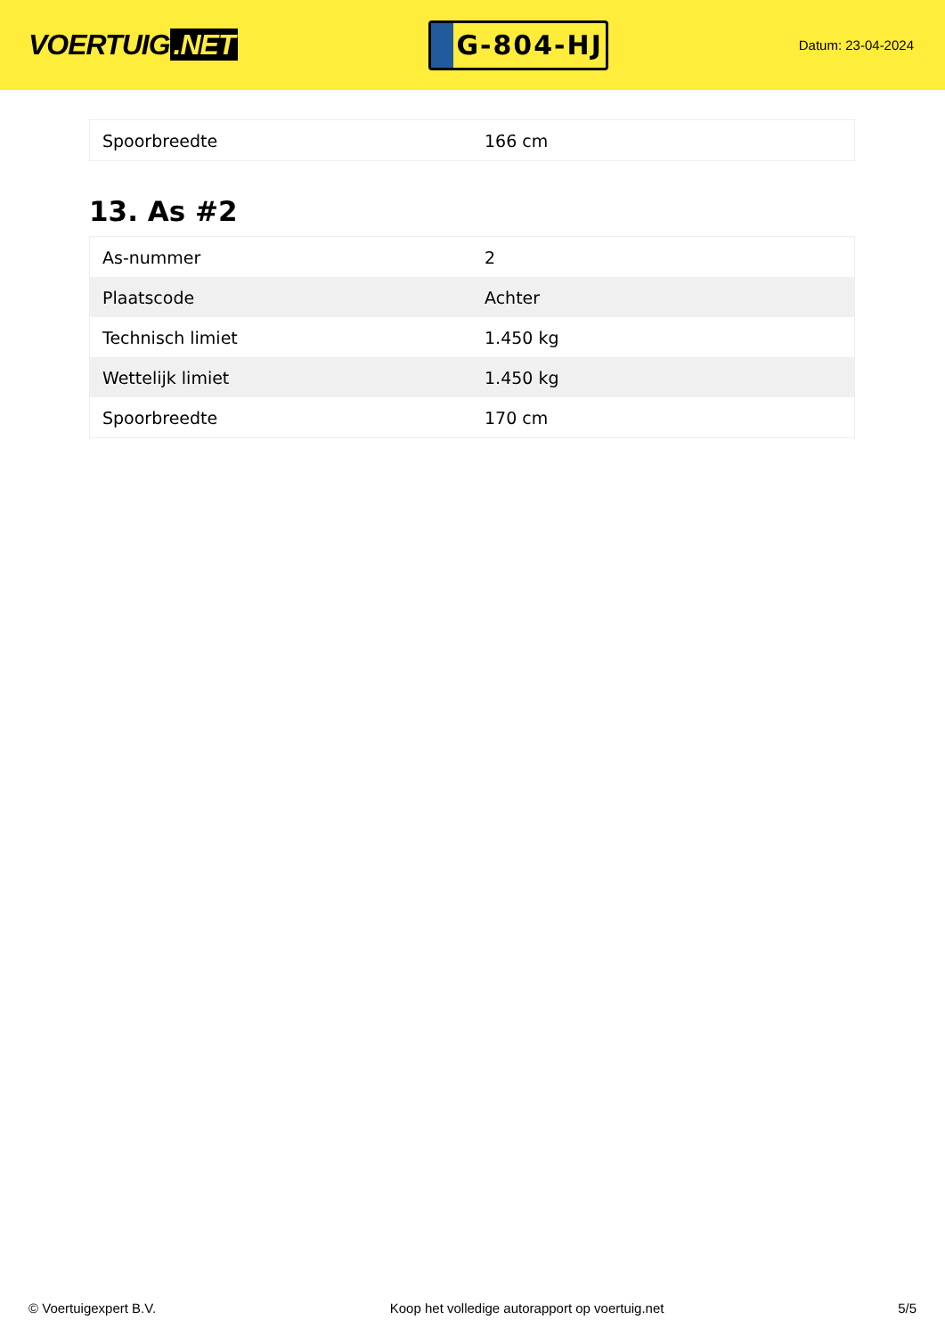VOERTUIG.NET
G-804-HJ
Datum: 23-04-2024
| Spoorbreedte | 166 cm |
13. As #2
| As-nummer | 2 |
| Plaatscode | Achter |
| Technisch limiet | 1.450 kg |
| Wettelijk limiet | 1.450 kg |
| Spoorbreedte | 170 cm |
© Voertuigexpert B.V. Koop het volledige autorapport op voertuig.net 5/5